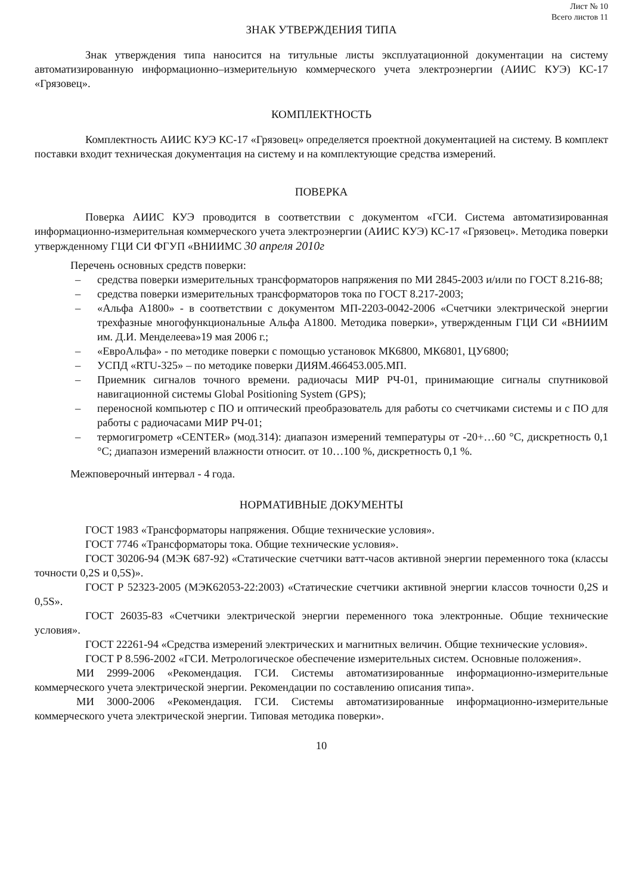Лист № 10
Всего листов 11
ЗНАК УТВЕРЖДЕНИЯ ТИПА
Знак утверждения типа наносится на титульные листы эксплуатационной документации на систему автоматизированную информационно–измерительную коммерческого учета электроэнергии (АИИС КУЭ) КС-17 «Грязовец».
КОМПЛЕКТНОСТЬ
Комплектность АИИС КУЭ КС-17 «Грязовец» определяется проектной документацией на систему. В комплект поставки входит техническая документация на систему и на комплектующие средства измерений.
ПОВЕРКА
Поверка АИИС КУЭ проводится в соответствии с документом «ГСИ. Система автоматизированная информационно-измерительная коммерческого учета электроэнергии (АИИС КУЭ) КС-17 «Грязовец». Методика поверки утвержденному ГЦИ СИ ФГУП «ВНИИМС 30 апреля 2010г
Перечень основных средств поверки:
– средства поверки измерительных трансформаторов напряжения по МИ 2845-2003 и/или по ГОСТ 8.216-88;
– средства поверки измерительных трансформаторов тока по ГОСТ 8.217-2003;
– «Альфа А1800» - в соответствии с документом МП-2203-0042-2006 «Счетчики электрической энергии трехфазные многофункциональные Альфа А1800. Методика поверки», утвержденным ГЦИ СИ «ВНИИМ им. Д.И. Менделеева»19 мая 2006 г.;
– «ЕвроАльфа» - по методике поверки с помощью установок МК6800, МК6801, ЦУ6800;
– УСПД «RTU-325» – по методике поверки ДИЯМ.466453.005.МП.
– Приемник сигналов точного времени. радиочасы МИР РЧ-01, принимающие сигналы спутниковой навигационной системы Global Positioning System (GPS);
– переносной компьютер с ПО и оптический преобразователь для работы со счетчиками системы и с ПО для работы с радиочасами МИР РЧ-01;
– термогигрометр «CENTER» (мод.314): диапазон измерений температуры от -20+…60 °С, дискретность 0,1 °С; диапазон измерений влажности относит. от 10…100 %, дискретность 0,1 %.
Межповерочный интервал - 4 года.
НОРМАТИВНЫЕ ДОКУМЕНТЫ
ГОСТ 1983 «Трансформаторы напряжения. Общие технические условия».
ГОСТ 7746 «Трансформаторы тока. Общие технические условия».
ГОСТ 30206-94 (МЭК 687-92) «Статические счетчики ватт-часов активной энергии переменного тока (классы точности 0,2S и 0,5S)».
ГОСТ Р 52323-2005 (МЭК62053-22:2003) «Статические счетчики активной энергии классов точности 0,2S и 0,5S».
ГОСТ 26035-83 «Счетчики электрической энергии переменного тока электронные. Общие технические условия».
ГОСТ 22261-94 «Средства измерений электрических и магнитных величин. Общие технические условия».
ГОСТ Р 8.596-2002 «ГСИ. Метрологическое обеспечение измерительных систем. Основные положения».
МИ 2999-2006 «Рекомендация. ГСИ. Системы автоматизированные информационно-измерительные коммерческого учета электрической энергии. Рекомендации по составлению описания типа».
МИ 3000-2006 «Рекомендация. ГСИ. Системы автоматизированные информационно-измерительные коммерческого учета электрической энергии. Типовая методика поверки».
10